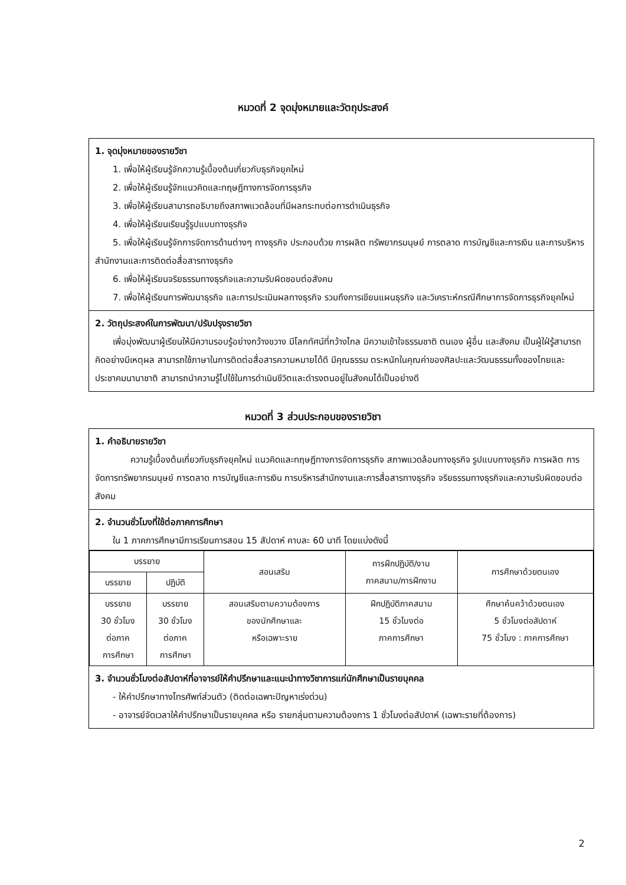หมวดที่ 2 จุดมุ่งหมายและวัตถุประสงค์
1. จุดมุ่งหมายของรายวิชา
1. เพื่อให้ผู้เรียนรู้จักความรู้เบื้องต้นเกี่ยวกับธุรกิจยุคใหม่
2. เพื่อให้ผู้เรียนรู้จักแนวคิดและทฤษฎีทางการจัดการธุรกิจ
3. เพื่อให้ผู้เรียนสามารถอธิบายถึงสภาพแวดล้อมที่มีผลกระทบต่อการดำเนินธุรกิจ
4. เพื่อให้ผู้เรียนเรียนรู้รูปแบบทางธุรกิจ
5. เพื่อให้ผู้เรียนรู้จักการจัดการด้านต่างๆ ทางธุรกิจ ประกอบด้วย การผลิต ทรัพยากรมนุษย์ การตลาด การบัญชีและการเงิน และการบริหารสำนักงานและการติดต่อสื่อสารทางธุรกิจ
6. เพื่อให้ผู้เรียนจริยธรรมทางธุรกิจและความรับผิดชอบต่อสังคม
7. เพื่อให้ผู้เรียนการพัฒนาธุรกิจ และการประเมินผลทางธุรกิจ รวมถึงการเขียนแผนธุรกิจ และวิเคราะห์กรณีศึกษาการจัดการธุรกิจยุคใหม่
2. วัตถุประสงค์ในการพัฒนา/ปรับปรุงรายวิชา
เพื่อมุ่งพัฒนาผู้เรียนให้มีความรอบรู้อย่างกว้างขวาง มีโลกทัศน์ที่กว้างไกล มีความเข้าใจธรรมชาติ ตนเอง ผู้อื่น และสังคม เป็นผู้ใฝ่รู้สามารถคิดอย่างมีเหตุผล สามารถใช้ภาษาในการติดต่อสื่อสารความหมายได้ดี มีคุณธรรม ตระหนักในคุณค่าของศิลปะและวัฒนธรรมทั้งของไทยและประชาคมนานาชาติ สามารถนำความรู้ไปใช้ในการดำเนินชีวิตและดำรงตนอยู่ในสังคมได้เป็นอย่างดี
หมวดที่ 3 ส่วนประกอบของรายวิชา
1. คำอธิบายรายวิชา
ความรู้เบื้องต้นเกี่ยวกับธุรกิจยุคใหม่ แนวคิดและทฤษฎีทางการจัดการธุรกิจ สภาพแวดล้อมทางธุรกิจ รูปแบบทางธุรกิจ การผลิต การจัดการทรัพยากรมนุษย์ การตลาด การบัญชีและการเงิน การบริหารสำนักงานและการสื่อสารทางธุรกิจ จริยธรรมทางธุรกิจและความรับผิดชอบต่อสังคม
2. จำนวนชั่วโมงที่ใช้ต่อภาคการศึกษา
ใน 1 ภาคการศึกษามีการเรียนการสอน 15 สัปดาห์ คาบละ 60 นาที โดยแบ่งดังนี้
| บรรยาย | | สอนเสริม | การฝึกปฏิบัติ/งาน ภาคสนาม/การฝึกงาน | การศึกษาด้วยตนเอง |
| --- | --- | --- | --- | --- |
| บรรยาย | ปฏิบัติ | | | |
| บรรยาย 30 ชั่วโมง ต่อภาค การศึกษา | บรรยาย 30 ชั่วโมง ต่อภาค การศึกษา | สอนเสริมตามความต้องการ ของนักศึกษาและ หรือเฉพาะราย | ฝึกปฏิบัติภาคสนาม 15 ชั่วโมงต่อ ภาคการศึกษา | ศึกษาค้นคว้าด้วยตนเอง 5 ชั่วโมงต่อสัปดาห์ 75 ชั่วโมง : ภาคการศึกษา |
3. จำนวนชั่วโมงต่อสัปดาห์ที่อาจารย์ให้คำปรึกษาและแนะนำทางวิชาการแก่นักศึกษาเป็นรายบุคคล
- ให้คำปรึกษาทางโทรศัพท์ส่วนตัว (ติดต่อเฉพาะปัญหาเร่งด่วน)
- อาจารย์จัดเวลาให้คำปรึกษาเป็นรายบุคคล หรือ รายกลุ่มตามความต้องการ 1 ชั่วโมงต่อสัปดาห์ (เฉพาะรายที่ต้องการ)
2